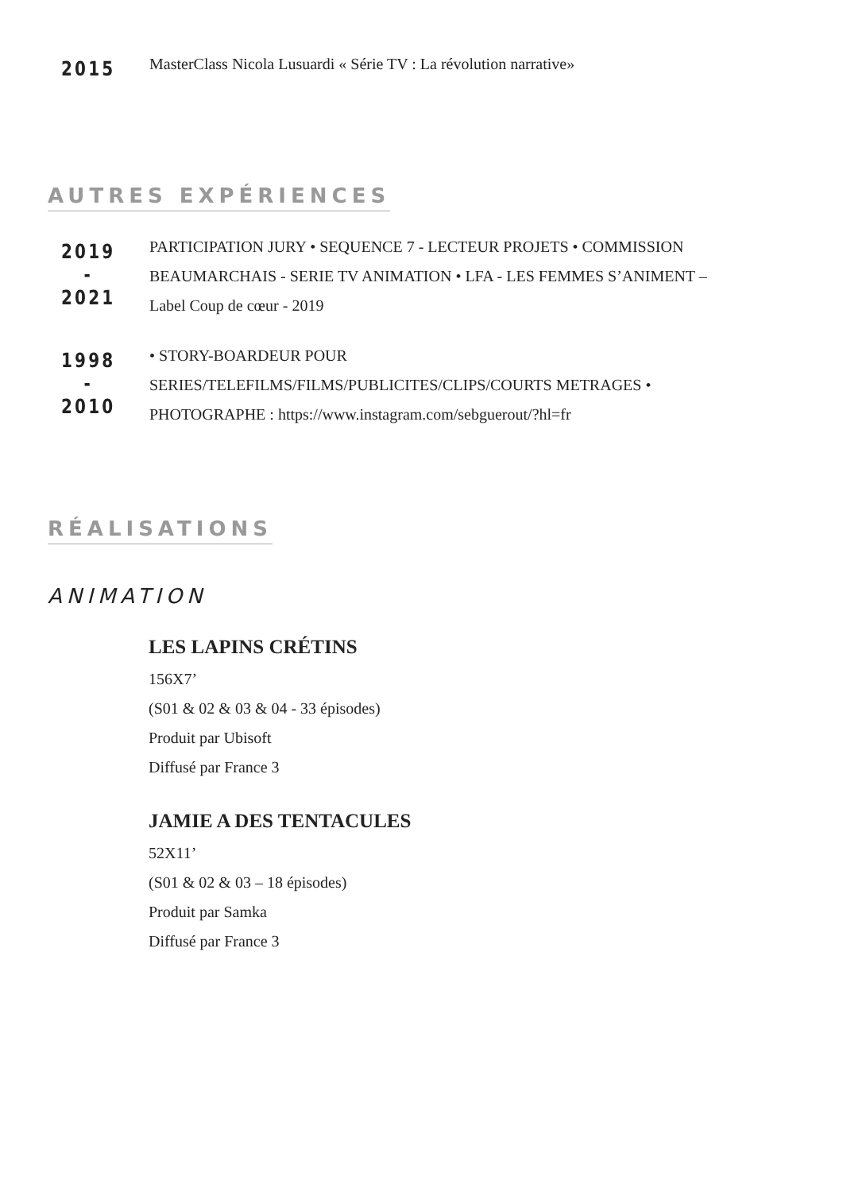2015
MasterClass Nicola Lusuardi « Série TV : La révolution narrative»
AUTRES EXPÉRIENCES
2019
-
2021
PARTICIPATION JURY • SEQUENCE 7 - LECTEUR PROJETS • COMMISSION BEAUMARCHAIS - SERIE TV ANIMATION • LFA - LES FEMMES S’ANIMENT – Label Coup de cœur - 2019
1998
-
2010
• STORY-BOARDEUR POUR SERIES/TELEFILMS/FILMS/PUBLICITES/CLIPS/COURTS METRAGES • PHOTOGRAPHE : https://www.instagram.com/sebguerout/?hl=fr
RÉALISATIONS
ANIMATION
LES LAPINS CRÉTINS
156X7’
(S01 & 02 & 03 & 04 - 33 épisodes)
Produit par Ubisoft
Diffusé par France 3
JAMIE A DES TENTACULES
52X11’
(S01 & 02 & 03 – 18 épisodes)
Produit par Samka
Diffusé par France 3